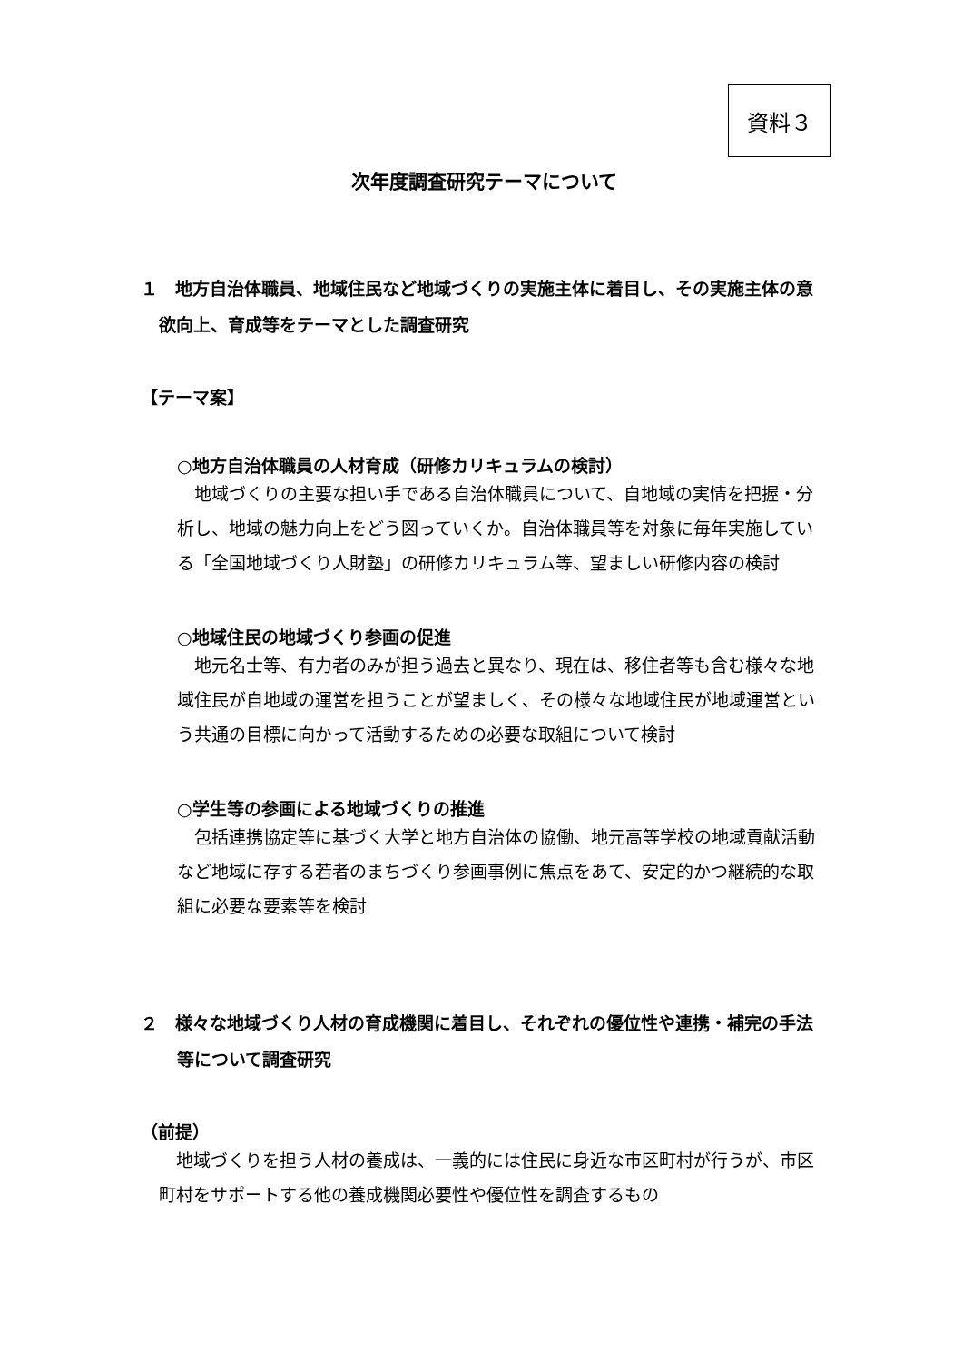資料３
次年度調査研究テーマについて
１　地方自治体職員、地域住民など地域づくりの実施主体に着目し、その実施主体の意欲向上、育成等をテーマとした調査研究
【テーマ案】
○地方自治体職員の人材育成（研修カリキュラムの検討）
　地域づくりの主要な担い手である自治体職員について、自地域の実情を把握・分析し、地域の魅力向上をどう図っていくか。自治体職員等を対象に毎年実施している「全国地域づくり人財塾」の研修カリキュラム等、望ましい研修内容の検討
○地域住民の地域づくり参画の促進
　地元名士等、有力者のみが担う過去と異なり、現在は、移住者等も含む様々な地域住民が自地域の運営を担うことが望ましく、その様々な地域住民が地域運営という共通の目標に向かって活動するための必要な取組について検討
○学生等の参画による地域づくりの推進
　包括連携協定等に基づく大学と地方自治体の協働、地元高等学校の地域貢献活動など地域に存する若者のまちづくり参画事例に焦点をあて、安定的かつ継続的な取組に必要な要素等を検討
２　様々な地域づくり人材の育成機関に着目し、それぞれの優位性や連携・補完の手法等について調査研究
（前提）
　地域づくりを担う人材の養成は、一義的には住民に身近な市区町村が行うが、市区町村をサポートする他の養成機関必要性や優位性を調査するもの